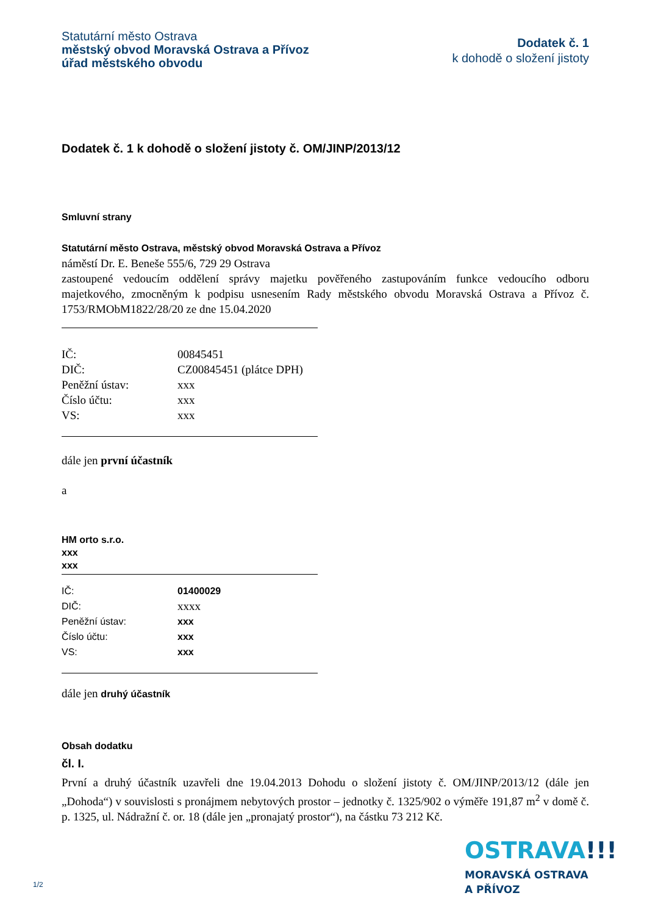Statutární město Ostrava
městský obvod Moravská Ostrava a Přívoz
úřad městského obvodu
Dodatek č. 1
k dohodě o složení jistoty
Dodatek č. 1 k dohodě o složení jistoty č. OM/JINP/2013/12
Smluvní strany
Statutární město Ostrava, městský obvod Moravská Ostrava a Přívoz
náměstí Dr. E. Beneše 555/6, 729 29 Ostrava
zastoupené vedoucím oddělení správy majetku pověřeného zastupováním funkce vedoucího odboru majetkového, zmocněným k podpisu usnesením Rady městského obvodu Moravská Ostrava a Přívoz č. 1753/RMObM1822/28/20 ze dne 15.04.2020
| IČ: | 00845451 |
| DIČ: | CZ00845451 (plátce DPH) |
| Peněžní ústav: | xxx |
| Číslo účtu: | xxx |
| VS: | xxx |
dále jen první účastník
a
HM orto s.r.o.
xxx
xxx
| IČ: | 01400029 |
| DIČ: | xxxx |
| Peněžní ústav: | xxx |
| Číslo účtu: | xxx |
| VS: | xxx |
dále jen druhý účastník
Obsah dodatku
čl. I.
První a druhý účastník uzavřeli dne 19.04.2013 Dohodu o složení jistoty č. OM/JINP/2013/12 (dále jen „Dohoda“) v souvislosti s pronájmem nebytových prostor – jednotky č. 1325/902 o výměře 191,87 m<sup>2</sup> v domě č. p. 1325, ul. Nádražní č. or. 18 (dále jen „pronajatý prostor“), na částku 73 212 Kč.
OSTRAVA!!!
MORAVSKÁ OSTRAVA
A PŘÍVOZ
1/2